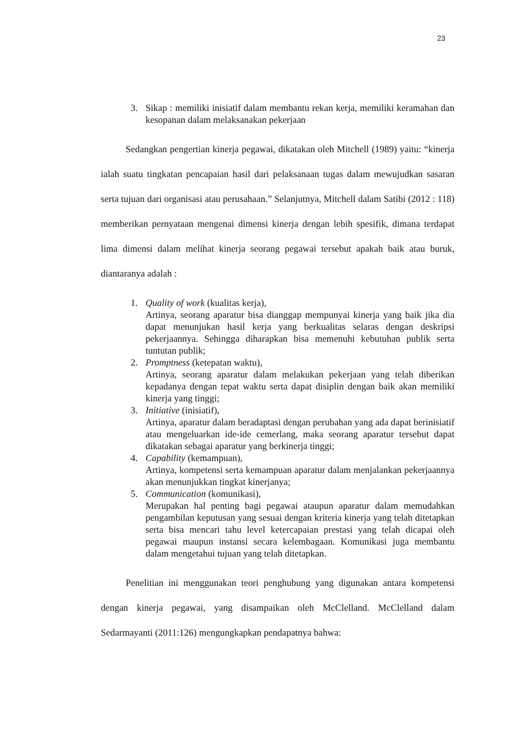23
3. Sikap : memiliki inisiatif dalam membantu rekan kerja, memiliki keramahan dan kesopanan dalam melaksanakan pekerjaan
Sedangkan pengertian kinerja pegawai, dikatakan oleh Mitchell (1989) yaitu: “kinerja ialah suatu tingkatan pencapaian hasil dari pelaksanaan tugas dalam mewujudkan sasaran serta tujuan dari organisasi atau perusahaan.” Selanjutnya, Mitchell dalam Satibi (2012 : 118) memberikan pernyataan mengenai dimensi kinerja dengan lebih spesifik, dimana terdapat lima dimensi dalam melihat kinerja seorang pegawai tersebut apakah baik atau buruk, diantaranya adalah :
1. Quality of work (kualitas kerja),
Artinya, seorang aparatur bisa dianggap mempunyai kinerja yang baik jika dia dapat menunjukan hasil kerja yang berkualitas selaras dengan deskripsi pekerjaannya. Sehingga diharapkan bisa memenuhi kebutuhan publik serta tuntutan publik;
2. Promptness (ketepatan waktu),
Artinya, seorang aparatur dalam melakukan pekerjaan yang telah diberikan kepadanya dengan tepat waktu serta dapat disiplin dengan baik akan memiliki kinerja yang tinggi;
3. Initiative (inisiatif),
Artinya, aparatur dalam beradaptasi dengan perubahan yang ada dapat berinisiatif atau mengeluarkan ide-ide cemerlang, maka seorang aparatur tersebut dapat dikatakan sebagai aparatur yang berkinerja tinggi;
4. Capability (kemampuan),
Artinya, kompetensi serta kemampuan aparatur dalam menjalankan pekerjaannya akan menunjukkan tingkat kinerjanya;
5. Communication (komunikasi),
Merupakan hal penting bagi pegawai ataupun aparatur dalam memudahkan pengambilan keputusan yang sesuai dengan kriteria kinerja yang telah ditetapkan serta bisa mencari tahu level ketercapaian prestasi yang telah dicapai oleh pegawai maupun instansi secara kelembagaan. Komunikasi juga membantu dalam mengetahui tujuan yang telah ditetapkan.
Penelitian ini menggunakan teori penghubung yang digunakan antara kompetensi dengan kinerja pegawai, yang disampaikan oleh McClelland. McClelland dalam Sedarmayanti (2011:126) mengungkapkan pendapatnya bahwa: